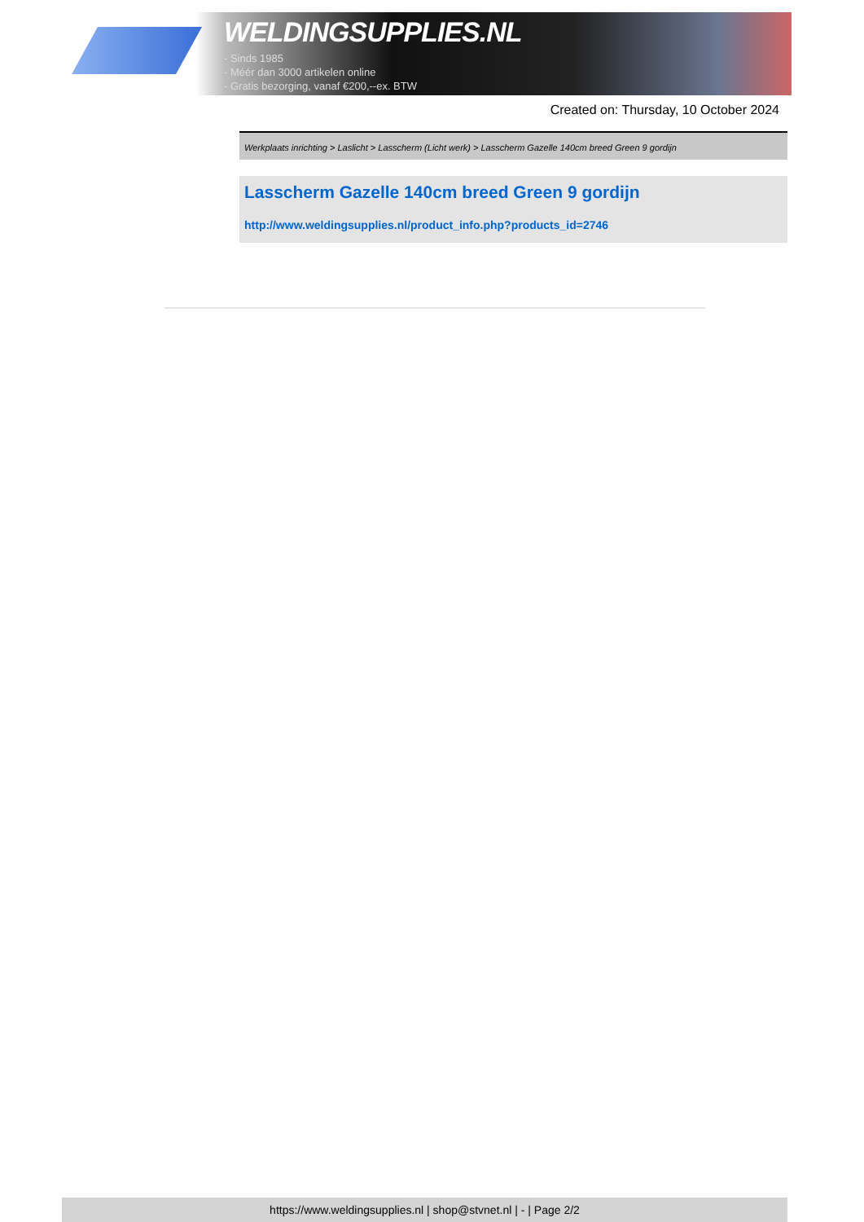WELDINGSUPPLIES.NL
- Sinds 1985
- Méér dan 3000 artikelen online
- Gratis bezorging, vanaf €200,--ex. BTW
Created on: Thursday, 10 October 2024
Werkplaats inrichting > Laslicht > Lasscherm (Licht werk) > Lasscherm Gazelle 140cm breed Green 9 gordijn
Lasscherm Gazelle 140cm breed Green 9 gordijn
http://www.weldingsupplies.nl/product_info.php?products_id=2746
https://www.weldingsupplies.nl | shop@stvnet.nl | - | Page 2/2